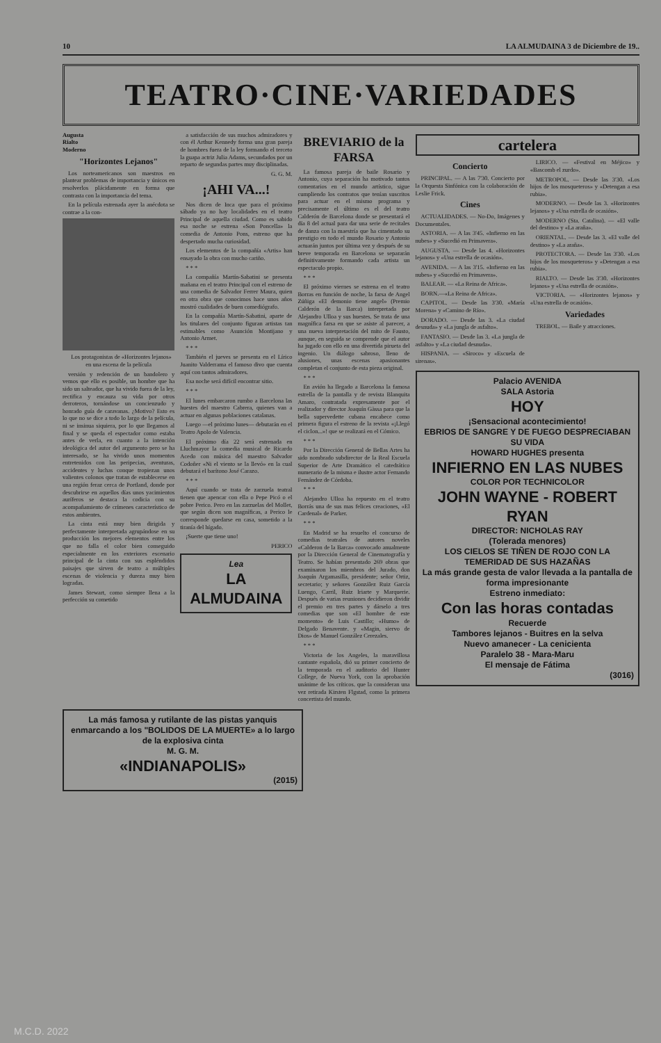10 LA ALMUDAINA 3 de Diciembre de 19..
TEATRO·CINE·VARIEDADES
Augusta
Rialto
Moderno
"Horizontes Lejanos"
Los norteamericanos son maestros en plantear problemas de importancia y únicos en resolverlos plácidamente en forma que contrasta con la importancia del tema.
En la película estrenada ayer la anécdota se contrae a la con-
Los protagonistas de «Horizontes lejanos» en una escena de la película
versión y redención de un bandolero y vemos que ello es posible, un hombre que ha sido un salteador, que ha vivido fuera de la ley, rectifica y encauza su vida por otros derroteros, tornándose un concienzudo y honrado guía de caravanas. ¿Motivo? Esto es lo que no se dice a todo lo largo de la película, ni se insinua siquiera, por lo que llegamos al final y se queda el espectador como estaba antes de verla, en cuanto a la intención ideológica del autor del argumento pero se ha interesado, se ha vivido unos momentos entretenidos con las peripecias, aventuras, accidentes y luchas conque tropiezan unos valientes colonos que tratan de establecerse en una región feraz cerca de Portland, donde por descubrirse en aquellos días unos yacimientos auríferos se destaca la codicia con su acompañamiento de crímenes característico de estos ambientes.
La cinta está muy bien dirigida y perfectamente interpretada agrupándose en su producción los mejores elementos entre los que no falla el color bien conseguido especialmente en los exteriores escenario principal de la cinta con sus espléndidos paisajes que sirven de teatro a múltiples escenas de violencia y dureza muy bien logradas.
James Stewart, como siempre llena a la perfección su cometido
a satisfacción de sus muchos admiradores y con él Arthur Kennedy forma una gran pareja de hombres fuera de la ley formando el terceto la guapa actriz Julia Adams, secundados por un reparto de segundas partes muy disciplinadas.
G. G. M.
¡AHI VA...!
Nos dicen de Inca que para el próximo sábado ya no hay localidades en el teatro Principal de aquella ciudad. Como es sabido esa noche se estrena «Son Poncella» la comedia de Antonio Pons, estreno que ha despertado mucha curiosidad.
Los elementos de la compañía «Artis» han ensayado la obra con mucho cariño.
* * *
La compañía Martín-Sabatini se presenta mañana en el teatro Principal con el estreno de una comedia de Salvador Ferrer Maura, quien en otra obra que conocimos hace unos años mostró cualidades de buen comediógrafo.
En la compañía Martín-Sabatini, aparte de los titulares del conjunto figuran artistas tan estimables como Asunción Montijano y Antonio Armet.
* * *
También el jueves se presenta en el Lírico Juanito Valderrama el famoso divo que cuenta aquí con tantos admiradores.
Esa noche será difícil encontrar sitio.
* * *
El lunes embarcaron rumbo a Barcelona las huestes del maestro Cabrera, quienes van a actuar en algunas poblaciones catalanas.
Luego —el próximo lunes— debutarán en el Teatro Apolo de Valencia.
El próximo día 22 será estrenada en Lluchmayor la comedia musical de Ricardo Acedo con música del maestro Salvador Codoñer «Ni el viento se la llevó» en la cual debutará el barítono José Carazo.
* * *
Aquí cuando se trata de zarzuela teatral tienen que apencar con ella o Pepe Picó o el pobre Perico. Pero en las zarzuelas del Mollet, que según dicen son magníficas, a Perico le corresponde quedarse en casa, sometido a la tiranía del hígado.
¡Suerte que tiene uno!
PERICO
Lea
LA ALMUDAINA
BREVIARIO de la FARSA
La famosa pareja de baile Rosario y Antonio, cuya separación ha motivado tantos comentarios en el mundo artístico, sigue cumpliendo los contratos que tenían suscritos para actuar en el mismo programa y precisamente el último es el del teatro Calderón de Barcelona donde se presentará el día 8 del actual para dar una serie de recitales de danza con la maestría que ha cimentado su prestigio en todo el mundo Rosario y Antonio actuarán juntos por última vez y después de su breve temporada en Barcelona se separarán definitivamente formando cada artista un espectaculo propio.
* * *
El próximo viernes se estrena en el teatro Borras en función de noche, la farsa de Angel Zúñiga «El demonio tiene angel» (Premio Calderón de la Barca) interpretada por Alejandro Ulloa y sus huestes. Se trata de una magnífica farsa en que se asiste al parecer, a una nueva interpretación del mito de Fausto, aunque, en seguida se comprende que el autor ha jugado con ello en una divertida pirueta del ingenio. Un diálogo sabroso, lleno de alusiones, unas escenas apasionantes completan el conjunto de esta pieza original.
* * *
En avión ha llegado a Barcelona la famosa estrella de la pantalla y de revista Blanquita Amaro, contratada expresamente por el realizador y director Joaquín Gàssa para que la bella supervedette cubana encabece como primera figura el estreno de la revista «¡Llegó el ciclon...»! que se realizará en el Cómico.
* * *
Por la Dirección General de Bellas Artes ha sido nombrado subdirector de la Real Escuela Superior de Arte Dramático el catedrático numerario de la misma e ilustre actor Fernando Fernández de Córdoba.
* * *
Alejandro Ulloa ha repuesto en el teatro Borrás una de sus mas felices creaciones, «El Cardenal» de Parker.
* * *
En Madrid se ha resuelto el concurso de comedias teatrales de autores noveles «Calderon de la Barca» convocado anualmente por la Dirección General de Cinematografía y Teatro. Se habían presentado 269 obras que examinaron los miembros del Jurado, don Joaquín Argamasilla, presidente; señor Ortiz, secretario; y señores González Ruiz García Luengo, Carril, Ruiz Iriarte y Marquerie. Después de varias reuniones decidieron dividir el premio en tres partes y dárselo a tres comedias que son «El hombre de este momento» de Luis Castillo; «Humo» de Delgado Benavente. y «Magin, siervo de Dios» de Manuel González Cerezales.
* * *
Victoria de los Angeles, la maravillosa cantante española, dió su primer concierto de la temporada en el auditorio del Hunter College, de Nueva York, con la aprobación unánime de los críticos. que la consideran una vez retirada Kirsten Flgstad, como la primera concertista del mundo.
cartelera
Concierto
PRINCIPAL. — A las 7'30. Concierto por la Orquesta Sinfónica con la colaboración de Leslie Frick.
Cines
ACTUALIDADES. — No-Do, Imágenes y Documentales.
ASTORIA. — A las 3'45. «Infierno en las nubes» y «Sucedió en Primavera».
AUGUSTA. — Desde las 4. «Horizontes lejanos» y «Una estrella de ocasión».
AVENIDA. — A las 3'15. «Infierno en las nubes» y «Sucedió en Primavera».
BALEAR. — «La Reina de Africa».
BORN.—«La Reina de Africa».
CAPITOL. — Desde las 3'30. «María Morena» y «Camino de Río».
DORADO. — Desde las 3. «La ciudad desnuda» y «La jungla de asfalto».
FANTASIO. — Desde las 3. «La jungla de asfalto» y «La ciudad desnuda».
HISPANIA. — «Siroco» y «Escuela de sirenas».
LIRICO. — «Festival en Méjico» y «Bascomb el zurdo».
METROPOL. — Desde las 3'30. «Los hijos de los mosqueteros» y «Detengan a esa rubia».
MODERNO. — Desde las 3. «Horizontes lejanos» y «Una estrella de ocasión».
MODERNO (Sta. Catalina). — «El valle del destino» y «La araña».
ORIENTAL. — Desde las 3. «El valle del destino» y «La araña».
PROTECTORA. — Desde las 3'30. «Los hijos de los mosqueteros» y «Detengan a esa rubia».
RIALTO. — Desde las 3'30. «Horizontes lejanos» y «Una estrella de ocasión».
VICTORIA. — «Horizontes lejanos» y «Una estrella de ocasión».
Variedades
TREBOL. — Baile y atracciones.
Palacio AVENIDA
SALA Astoria
HOY
¡Sensacional acontecimiento!
EBRIOS DE SANGRE Y DE FUEGO DESPRECIABAN SU VIDA
HOWARD HUGHES presenta
INFIERNO EN LAS NUBES
COLOR POR TECHNICOLOR
JOHN WAYNE - ROBERT RYAN
DIRECTOR: NICHOLAS RAY
(Tolerada menores)
LOS CIELOS SE TIÑEN DE ROJO CON LA TEMERIDAD DE SUS HAZAÑAS
La más grande gesta de valor llevada a la pantalla de forma impresionante
Estreno inmediato:
Con las horas contadas
Recuerde
Tambores lejanos - Buitres en la selva
Nuevo amanecer - La cenicienta
Paralelo 38 - Mara-Maru
El mensaje de Fátima
(3016)
La más famosa y rutilante de las pistas yanquis enmarcando a los "BOLIDOS DE LA MUERTE» a lo largo de la explosiva cinta
M. G. M.
«INDIANAPOLIS»
(2015)
M.C.D. 2022